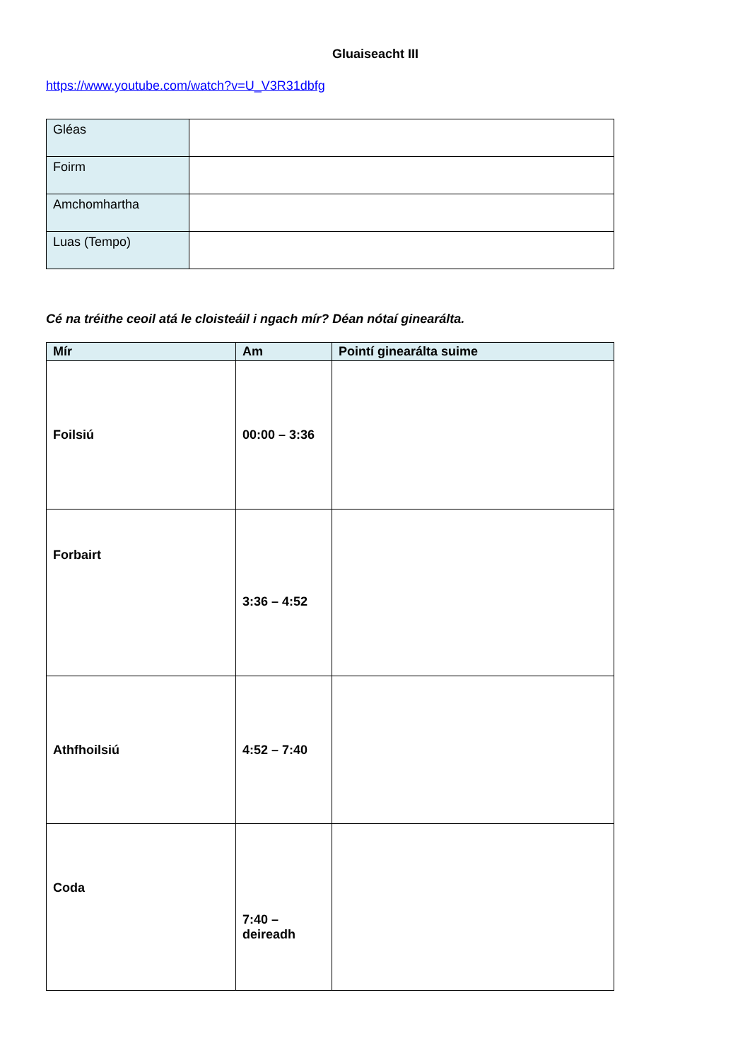Gluaiseacht III
https://www.youtube.com/watch?v=U_V3R31dbfg
| Gléas | |
| Foirm | |
| Amchomhartha | |
| Luas (Tempo) | |
Cé na tréithe ceoil atá le cloisteáil i ngach mír? Déan nótaí ginearálta.
| Mír | Am | Pointí ginearálta suime |
| --- | --- | --- |
| Foilsiú | 00:00 – 3:36 | |
| Forbairt | 3:36 – 4:52 | |
| Athfhoilsiú | 4:52 – 7:40 | |
| Coda | 7:40 – deireadh | |